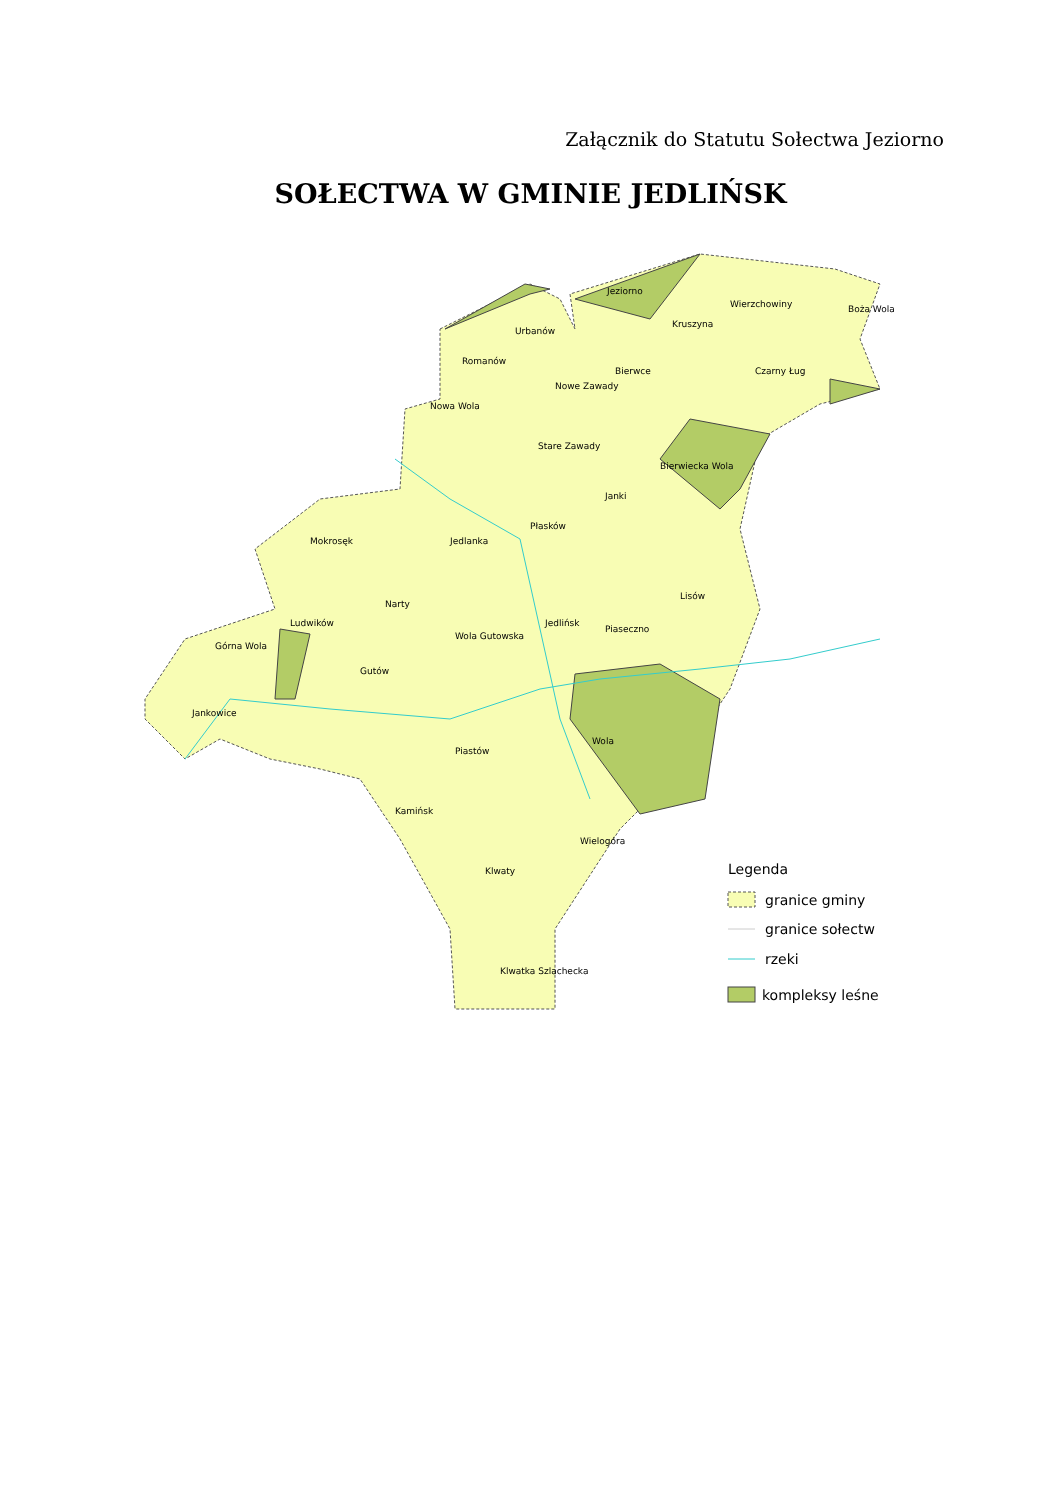Załącznik do Statutu Sołectwa Jeziorno
SOŁECTWA W GMINIE JEDLIŃSK
Jeziorno
Urbanów
Wierzchowiny
Kruszyna
Romanów
Bierwce
Nowe Zawady
Nowa Wola
Stare Zawady
Bierwiecka Wola
Janki
Płasków
Mokrosęk
Jedlanka
Lisów
Narty
Ludwików
Jedlińsk
Piaseczno
Wola Gutowska
Górna Wola
Gutów
Jankowice
Wola
Piastów
Kamińsk
Wielogóra
Klwaty
Klwatka Szlachecka
Boża Wola
Czarny Ług
Legenda
granice gminy
granice sołectw
rzeki
kompleksy leśne